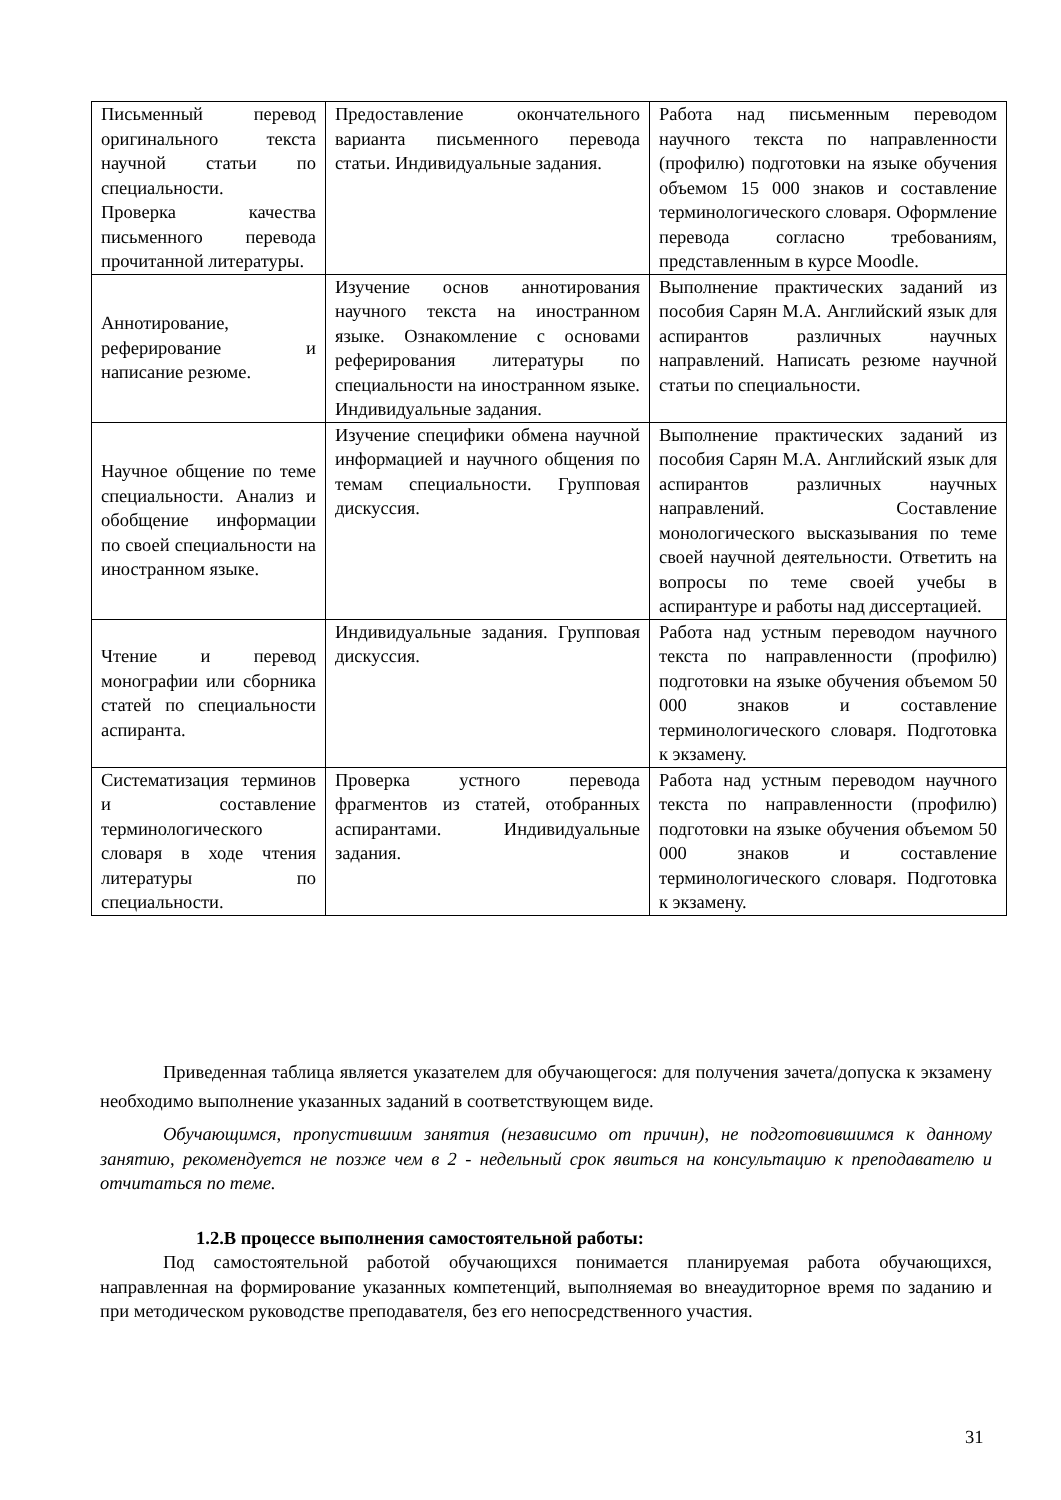| Письменный перевод оригинального текста научной статьи по специальности. Проверка качества письменного перевода прочитанной литературы. | Предоставление окончательного варианта письменного перевода статьи. Индивидуальные задания. | Работа над письменным переводом научного текста по направленности (профилю) подготовки на языке обучения объемом 15 000 знаков и составление терминологического словаря. Оформление перевода согласно требованиям, представленным в курсе Moodle. |
| Аннотирование, реферирование и написание резюме. | Изучение основ аннотирования научного текста на иностранном языке. Ознакомление с основами реферирования литературы по специальности на иностранном языке. Индивидуальные задания. | Выполнение практических заданий из пособия Сарян М.А. Английский язык для аспирантов различных научных направлений. Написать резюме научной статьи по специальности. |
| Научное общение по теме специальности. Анализ и обобщение информации по своей специальности на иностранном языке. | Изучение специфики обмена научной информацией и научного общения по темам специальности. Групповая дискуссия. | Выполнение практических заданий из пособия Сарян М.А. Английский язык для аспирантов различных научных направлений. Составление монологического высказывания по теме своей научной деятельности. Ответить на вопросы по теме своей учебы в аспирантуре и работы над диссертацией. |
| Чтение и перевод монографии или сборника статей по специальности аспиранта. | Индивидуальные задания. Групповая дискуссия. | Работа над устным переводом научного текста по направленности (профилю) подготовки на языке обучения объемом 50 000 знаков и составление терминологического словаря. Подготовка к экзамену. |
| Систематизация терминов и составление терминологического словаря в ходе чтения литературы по специальности. | Проверка устного перевода фрагментов из статей, отобранных аспирантами. Индивидуальные задания. | Работа над устным переводом научного текста по направленности (профилю) подготовки на языке обучения объемом 50 000 знаков и составление терминологического словаря. Подготовка к экзамену. |
Приведенная таблица является указателем для обучающегося: для получения зачета/допуска к экзамену необходимо выполнение указанных заданий в соответствующем виде.
Обучающимся, пропустившим занятия (независимо от причин), не подготовившимся к данному занятию, рекомендуется не позже чем в 2 - недельный срок явиться на консультацию к преподавателю и отчитаться по теме.
1.2.В процессе выполнения самостоятельной работы:
Под самостоятельной работой обучающихся понимается планируемая работа обучающихся, направленная на формирование указанных компетенций, выполняемая во внеаудиторное время по заданию и при методическом руководстве преподавателя, без его непосредственного участия.
31